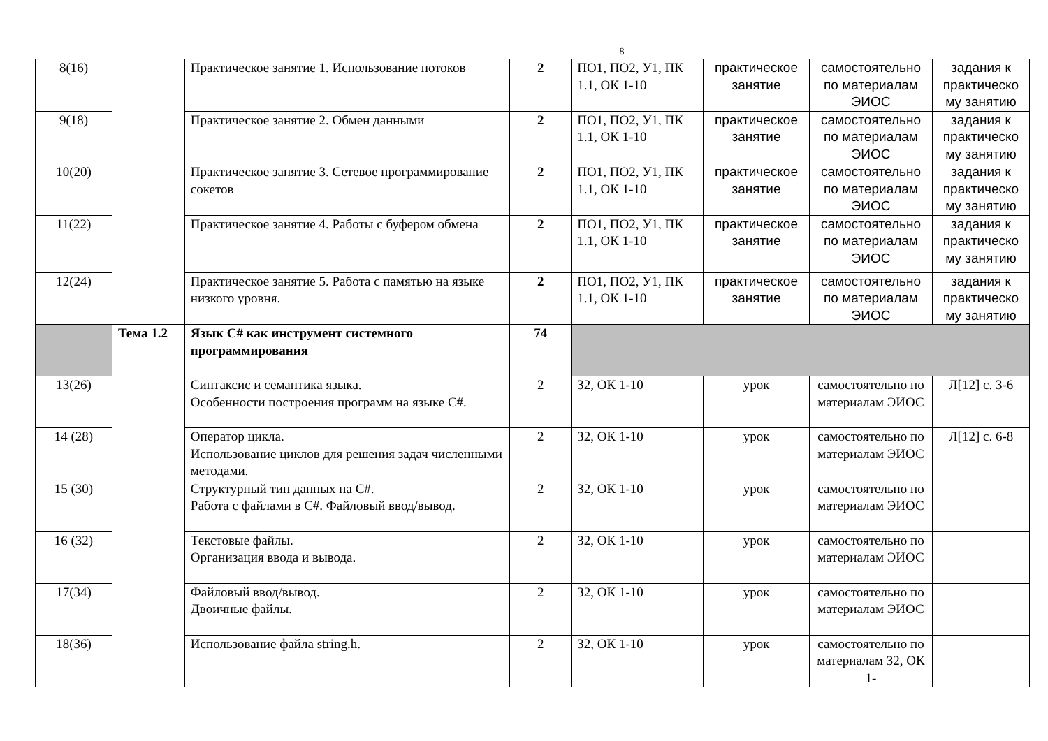8
| 8(16) | | Практическое занятие 1. Использование потоков | 2 | ПО1, ПО2, У1, ПК 1.1, ОК 1-10 | практическое занятие | самостоятельно по материалам ЭИОС | задания к практическо му занятию |
| 9(18) | | Практическое занятие 2. Обмен данными | 2 | ПО1, ПО2, У1, ПК 1.1, ОК 1-10 | практическое занятие | самостоятельно по материалам ЭИОС | задания к практическо му занятию |
| 10(20) | | Практическое занятие 3. Сетевое программирование сокетов | 2 | ПО1, ПО2, У1, ПК 1.1, ОК 1-10 | практическое занятие | самостоятельно по материалам ЭИОС | задания к практическо му занятию |
| 11(22) | | Практическое занятие 4. Работы с буфером обмена | 2 | ПО1, ПО2, У1, ПК 1.1, ОК 1-10 | практическое занятие | самостоятельно по материалам ЭИОС | задания к практическо му занятию |
| 12(24) | | Практическое занятие 5. Работа с памятью на языке низкого уровня. | 2 | ПО1, ПО2, У1, ПК 1.1, ОК 1-10 | практическое занятие | самостоятельно по материалам ЭИОС | задания к практическо му занятию |
| | Тема 1.2 | Язык C# как инструмент системного программирования | 74 | | | | |
| 13(26) | | Синтаксис и семантика языка. Особенности построения программ на языке C#. | 2 | З2, ОК 1-10 | урок | самостоятельно по материалам ЭИОС | Л[12] с. 3-6 |
| 14 (28) | | Оператор цикла. Использование циклов для решения задач численными методами. | 2 | З2, ОК 1-10 | урок | самостоятельно по материалам ЭИОС | Л[12] с. 6-8 |
| 15 (30) | | Структурный тип данных на C#. Работа с файлами в C#. Файловый ввод/вывод. | 2 | З2, ОК 1-10 | урок | самостоятельно по материалам ЭИОС | |
| 16 (32) | | Текстовые файлы. Организация ввода и вывода. | 2 | З2, ОК 1-10 | урок | самостоятельно по материалам ЭИОС | |
| 17(34) | | Файловый ввод/вывод. Двоичные файлы. | 2 | З2, ОК 1-10 | урок | самостоятельно по материалам ЭИОС | |
| 18(36) | | Использование файла string.h. | 2 | З2, ОК 1-10 | урок | самостоятельно по материалам З2, ОК 1- | |